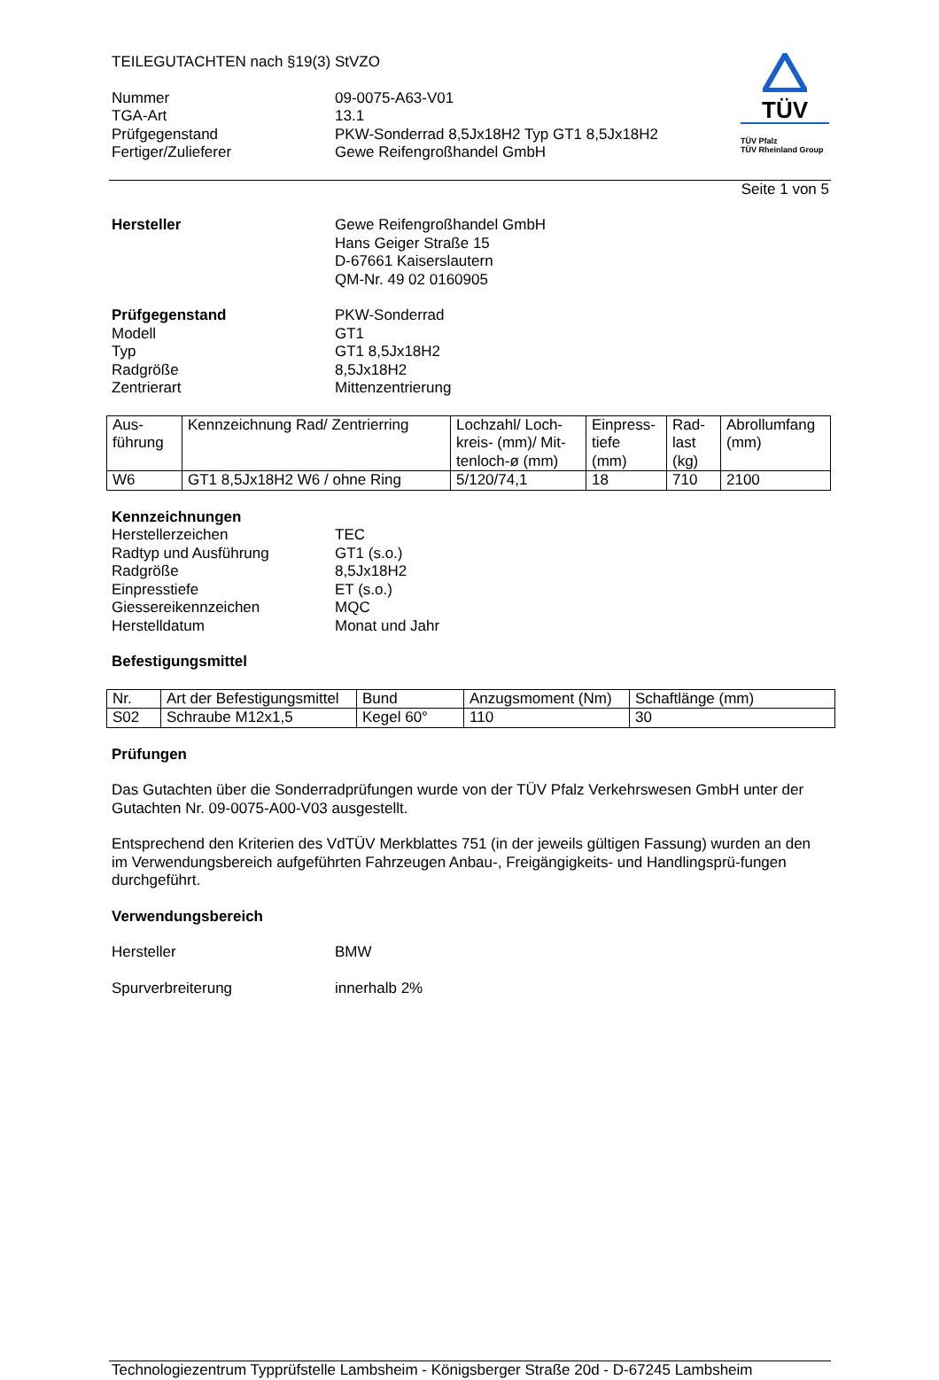TEILEGUTACHTEN nach §19(3) StVZO
Nummer 09-0075-A63-V01
TGA-Art 13.1
Prüfgegenstand PKW-Sonderrad 8,5Jx18H2 Typ GT1 8,5Jx18H2
Fertiger/Zulieferer Gewe Reifengroßhandel GmbH
TÜV
TÜV Pfalz
TÜV Rheinland Group
Seite 1 von 5
Hersteller Gewe Reifengroßhandel GmbH
Hans Geiger Straße 15
D-67661 Kaiserslautern
QM-Nr. 49 02 0160905
Prüfgegenstand PKW-Sonderrad
Modell GT1
Typ GT1 8,5Jx18H2
Radgröße 8,5Jx18H2
Zentrierart Mittenzentrierung
| Aus- führung | Kennzeichnung Rad/ Zentrierring | Lochzahl/ Loch- kreis- (mm)/ Mit- tenloch-ø (mm) | Einpress- tiefe (mm) | Rad- last (kg) | Abrollumfang (mm) |
| --- | --- | --- | --- | --- | --- |
| W6 | GT1 8,5Jx18H2 W6 / ohne Ring | 5/120/74,1 | 18 | 710 | 2100 |
Kennzeichnungen
Herstellerzeichen TEC
Radtyp und Ausführung GT1 (s.o.)
Radgröße 8,5Jx18H2
Einpresstiefe ET (s.o.)
Giessereikennzeichen MQC
Herstelldatum Monat und Jahr
Befestigungsmittel
| Nr. | Art der Befestigungsmittel | Bund | Anzugsmoment (Nm) | Schaftlänge (mm) |
| --- | --- | --- | --- | --- |
| S02 | Schraube M12x1,5 | Kegel 60° | 110 | 30 |
Prüfungen
Das Gutachten über die Sonderradprüfungen wurde von der TÜV Pfalz Verkehrswesen GmbH unter der Gutachten Nr. 09-0075-A00-V03 ausgestellt.
Entsprechend den Kriterien des VdTÜV Merkblattes 751 (in der jeweils gültigen Fassung) wurden an den im Verwendungsbereich aufgeführten Fahrzeugen Anbau-, Freigängigkeits- und Handlingsprü-fungen durchgeführt.
Verwendungsbereich
Hersteller BMW
Spurverbreiterung innerhalb 2%
Technologiezentrum Typprüfstelle Lambsheim - Königsberger Straße 20d - D-67245 Lambsheim